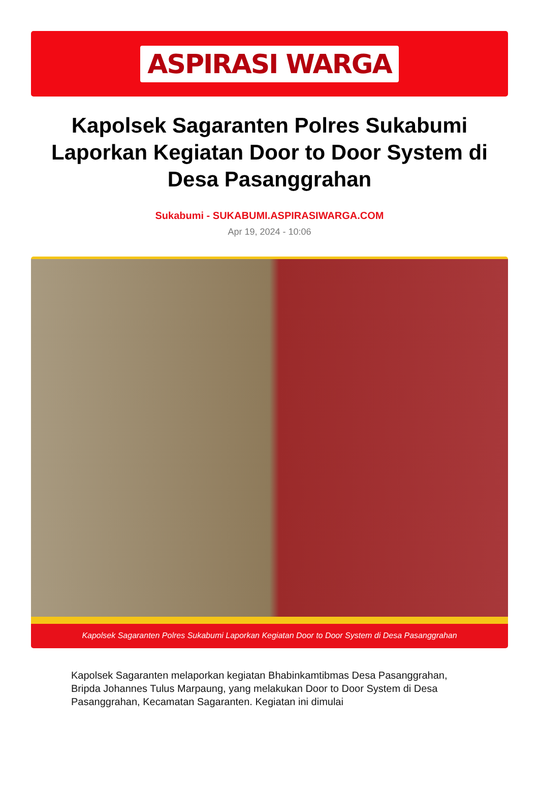ASPIRASI WARGA
Kapolsek Sagaranten Polres Sukabumi Laporkan Kegiatan Door to Door System di Desa Pasanggrahan
Sukabumi - SUKABUMI.ASPIRASIWARGA.COM
Apr 19, 2024 - 10:06
Kapolsek Sagaranten Polres Sukabumi Laporkan Kegiatan Door to Door System di Desa Pasanggrahan
Kapolsek Sagaranten melaporkan kegiatan Bhabinkamtibmas Desa Pasanggrahan, Bripda Johannes Tulus Marpaung, yang melakukan Door to Door System di Desa Pasanggrahan, Kecamatan Sagaranten. Kegiatan ini dimulai